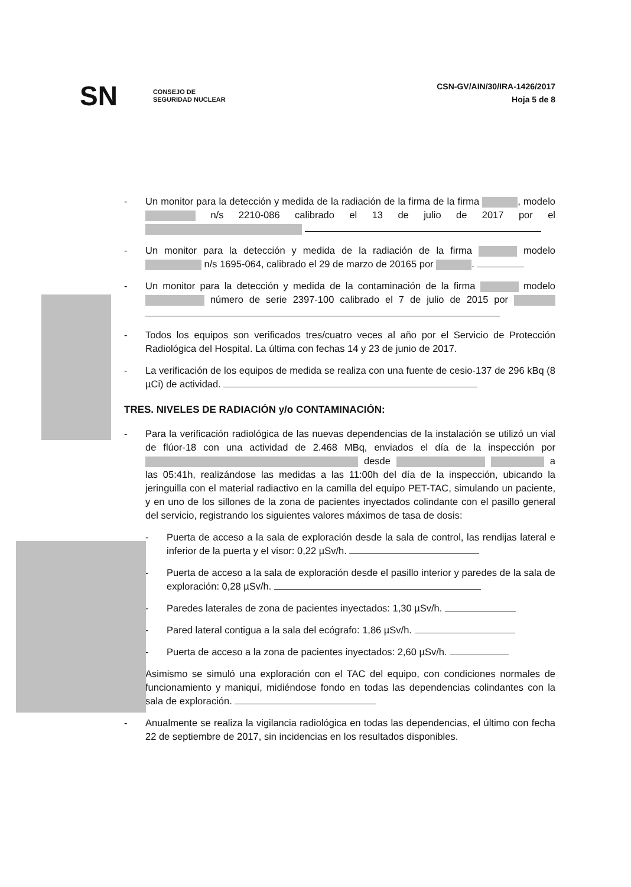SN CONSEJO DE
SEGURIDAD NUCLEAR
CSN-GV/AIN/30/IRA-1426/2017
Hoja 5 de 8
- Un monitor para la detección y medida de la radiación de la firma de la firma , modelo n/s 2210-086 calibrado el 13 de julio de 2017 por el
- Un monitor para la detección y medida de la radiación de la firma modelo n/s 1695-064, calibrado el 29 de marzo de 20165 por .
- Un monitor para la detección y medida de la contaminación de la firma modelo número de serie 2397-100 calibrado el 7 de julio de 2015 por
- Todos los equipos son verificados tres/cuatro veces al año por el Servicio de Protección Radiológica del Hospital. La última con fechas 14 y 23 de junio de 2017.
- La verificación de los equipos de medida se realiza con una fuente de cesio-137 de 296 kBq (8 µCi) de actividad.
TRES. NIVELES DE RADIACIÓN y/o CONTAMINACIÓN:
- Para la verificación radiológica de las nuevas dependencias de la instalación se utilizó un vial de flúor-18 con una actividad de 2.468 MBq, enviados el día de la inspección por desde a las 05:41h, realizándose las medidas a las 11:00h del día de la inspección, ubicando la jeringuilla con el material radiactivo en la camilla del equipo PET-TAC, simulando un paciente, y en uno de los sillones de la zona de pacientes inyectados colindante con el pasillo general del servicio, registrando los siguientes valores máximos de tasa de dosis:
- Puerta de acceso a la sala de exploración desde la sala de control, las rendijas lateral e inferior de la puerta y el visor: 0,22 µSv/h.
- Puerta de acceso a la sala de exploración desde el pasillo interior y paredes de la sala de exploración: 0,28 µSv/h.
- Paredes laterales de zona de pacientes inyectados: 1,30 µSv/h.
- Pared lateral contigua a la sala del ecógrafo: 1,86 µSv/h.
- Puerta de acceso a la zona de pacientes inyectados: 2,60 µSv/h.
Asimismo se simuló una exploración con el TAC del equipo, con condiciones normales de funcionamiento y maniquí, midiéndose fondo en todas las dependencias colindantes con la sala de exploración.
- Anualmente se realiza la vigilancia radiológica en todas las dependencias, el último con fecha 22 de septiembre de 2017, sin incidencias en los resultados disponibles.